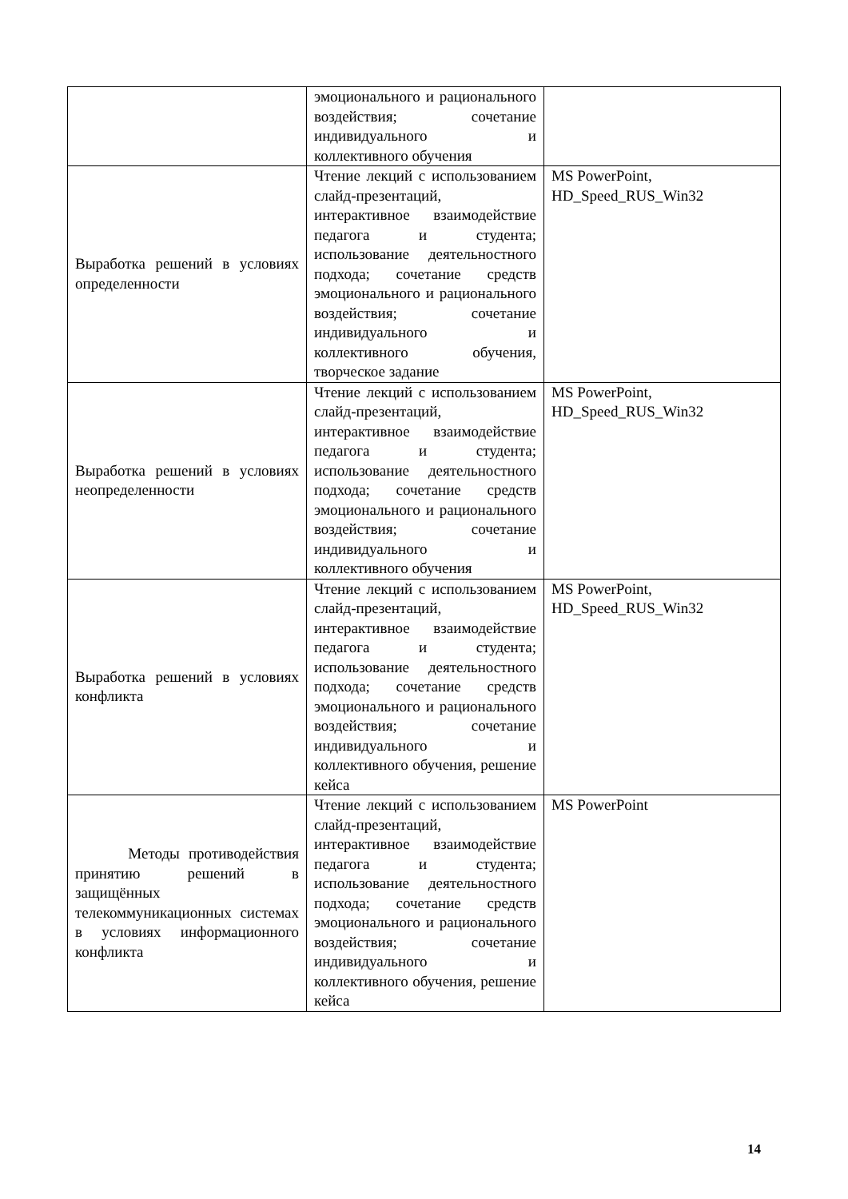| | эмоционального и рационального воздействия; сочетание индивидуального и коллективного обучения | |
| Выработка решений в условиях определенности | Чтение лекций с использованием слайд-презентаций, интерактивное взаимодействие педагога и студента; использование деятельностного подхода; сочетание средств эмоционального и рационального воздействия; сочетание индивидуального и коллективного обучения, творческое задание | MS PowerPoint, HD_Speed_RUS_Win32 |
| Выработка решений в условиях неопределенности | Чтение лекций с использованием слайд-презентаций, интерактивное взаимодействие педагога и студента; использование деятельностного подхода; сочетание средств эмоционального и рационального воздействия; сочетание индивидуального и коллективного обучения | MS PowerPoint, HD_Speed_RUS_Win32 |
| Выработка решений в условиях конфликта | Чтение лекций с использованием слайд-презентаций, интерактивное взаимодействие педагога и студента; использование деятельностного подхода; сочетание средств эмоционального и рационального воздействия; сочетание индивидуального и коллективного обучения, решение кейса | MS PowerPoint, HD_Speed_RUS_Win32 |
| Методы противодействия принятию решений в защищённых телекоммуникационных системах в условиях информационного конфликта | Чтение лекций с использованием слайд-презентаций, интерактивное взаимодействие педагога и студента; использование деятельностного подхода; сочетание средств эмоционального и рационального воздействия; сочетание индивидуального и коллективного обучения, решение кейса | MS PowerPoint |
14